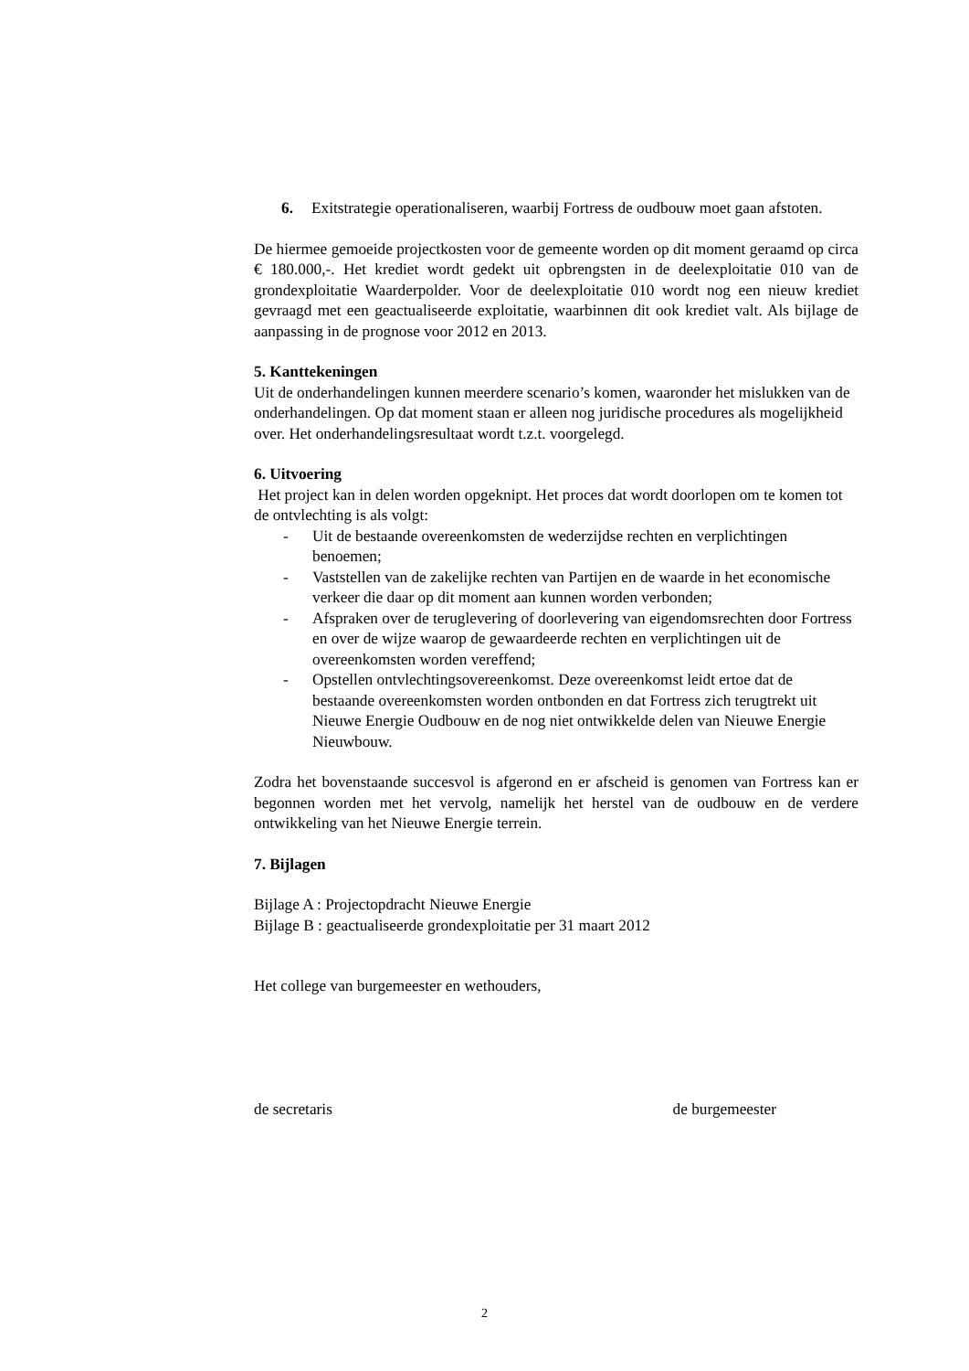6. Exitstrategie operationaliseren, waarbij Fortress de oudbouw moet gaan afstoten.
De hiermee gemoeide projectkosten voor de gemeente worden op dit moment geraamd op circa € 180.000,-. Het krediet wordt gedekt uit opbrengsten in de deelexploitatie 010 van de grondexploitatie Waarderpolder. Voor de deelexploitatie 010 wordt nog een nieuw krediet gevraagd met een geactualiseerde exploitatie, waarbinnen dit ook krediet valt. Als bijlage de aanpassing in de prognose voor 2012 en 2013.
5. Kanttekeningen
Uit de onderhandelingen kunnen meerdere scenario’s komen, waaronder het mislukken van de onderhandelingen. Op dat moment staan er alleen nog juridische procedures als mogelijkheid over. Het onderhandelingsresultaat wordt t.z.t. voorgelegd.
6. Uitvoering
Het project kan in delen worden opgeknipt. Het proces dat wordt doorlopen om te komen tot de ontvlechting is als volgt:
- Uit de bestaande overeenkomsten de wederzijdse rechten en verplichtingen benoemen;
- Vaststellen van de zakelijke rechten van Partijen en de waarde in het economische verkeer die daar op dit moment aan kunnen worden verbonden;
- Afspraken over de teruglevering of doorlevering van eigendomsrechten door Fortress en over de wijze waarop de gewaardeerde rechten en verplichtingen uit de overeenkomsten worden vereffend;
- Opstellen ontvlechtingsovereenkomst. Deze overeenkomst leidt ertoe dat de bestaande overeenkomsten worden ontbonden en dat Fortress zich terugtrekt uit Nieuwe Energie Oudbouw en de nog niet ontwikkelde delen van Nieuwe Energie Nieuwbouw.
Zodra het bovenstaande succesvol is afgerond en er afscheid is genomen van Fortress kan er begonnen worden met het vervolg, namelijk het herstel van de oudbouw en de verdere ontwikkeling van het Nieuwe Energie terrein.
7. Bijlagen
Bijlage A : Projectopdracht Nieuwe Energie
Bijlage B : geactualiseerde grondexploitatie per 31 maart 2012
Het college van burgemeester en wethouders,
de secretaris de burgemeester
2